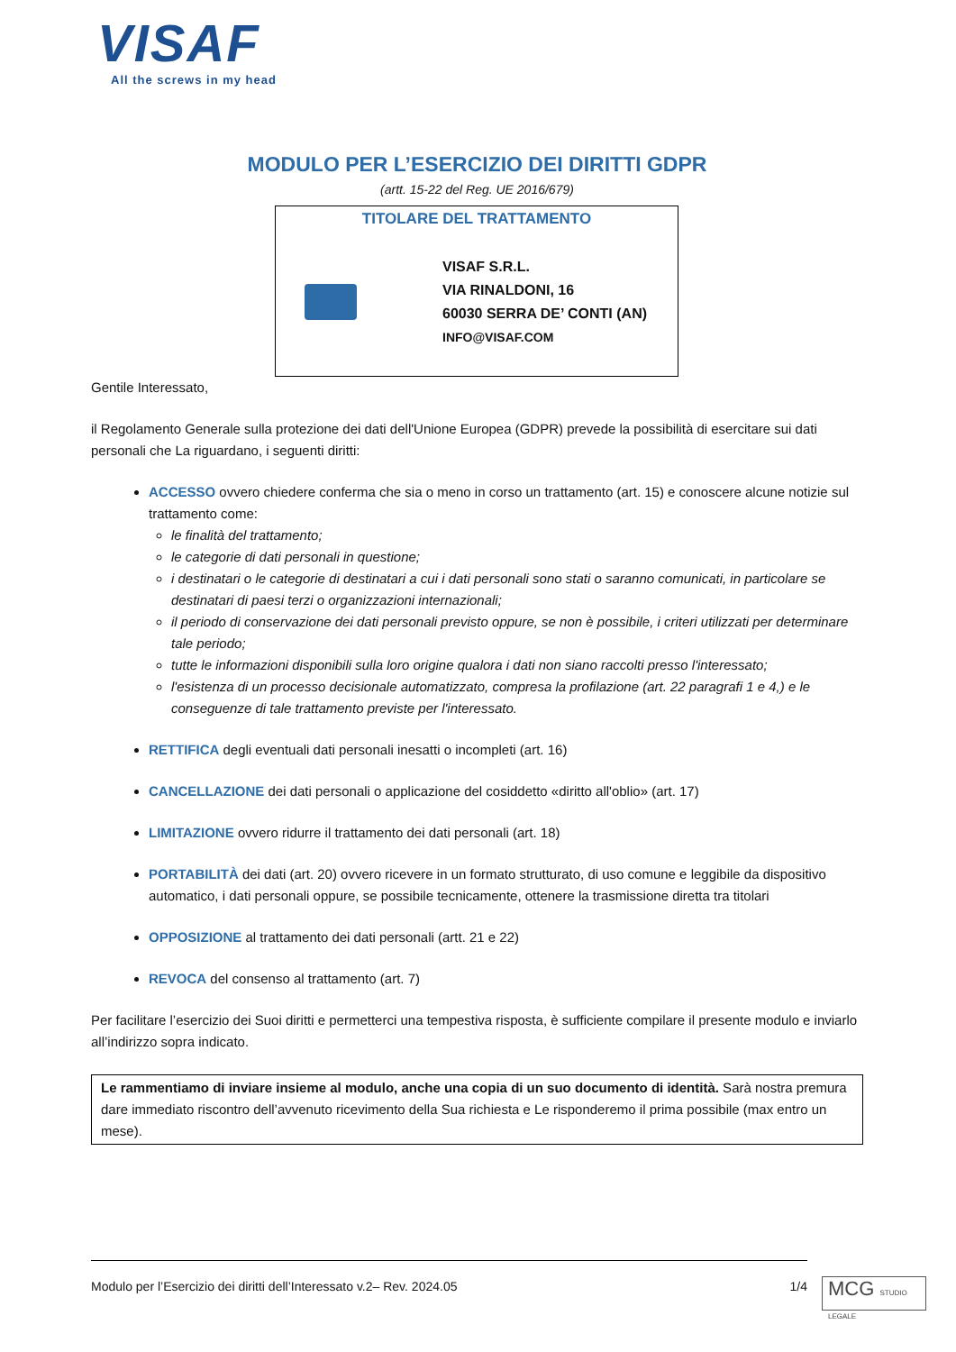VISAF
All the screws in my head
MODULO PER L’ESERCIZIO DEI DIRITTI GDPR
(artt. 15-22 del Reg. UE 2016/679)
TITOLARE DEL TRATTAMENTO
VISAF S.R.L.
VIA RINALDONI, 16
60030 SERRA DE’ CONTI (AN)
INFO@VISAF.COM
Gentile Interessato,
il Regolamento Generale sulla protezione dei dati dell'Unione Europea (GDPR) prevede la possibilità di esercitare sui dati personali che La riguardano, i seguenti diritti:
ACCESSO ovvero chiedere conferma che sia o meno in corso un trattamento (art. 15) e conoscere alcune notizie sul trattamento come:
le finalità del trattamento;
le categorie di dati personali in questione;
i destinatari o le categorie di destinatari a cui i dati personali sono stati o saranno comunicati, in particolare se destinatari di paesi terzi o organizzazioni internazionali;
il periodo di conservazione dei dati personali previsto oppure, se non è possibile, i criteri utilizzati per determinare tale periodo;
tutte le informazioni disponibili sulla loro origine qualora i dati non siano raccolti presso l'interessato;
l'esistenza di un processo decisionale automatizzato, compresa la profilazione (art. 22 paragrafi 1 e 4,) e le conseguenze di tale trattamento previste per l'interessato.
RETTIFICA degli eventuali dati personali inesatti o incompleti (art. 16)
CANCELLAZIONE dei dati personali o applicazione del cosiddetto «diritto all'oblio» (art. 17)
LIMITAZIONE ovvero ridurre il trattamento dei dati personali (art. 18)
PORTABILITÀ dei dati (art. 20) ovvero ricevere in un formato strutturato, di uso comune e leggibile da dispositivo automatico, i dati personali oppure, se possibile tecnicamente, ottenere la trasmissione diretta tra titolari
OPPOSIZIONE al trattamento dei dati personali (artt. 21 e 22)
REVOCA del consenso al trattamento (art. 7)
Per facilitare l’esercizio dei Suoi diritti e permetterci una tempestiva risposta, è sufficiente compilare il presente modulo e inviarlo all’indirizzo sopra indicato.
Le rammentiamo di inviare insieme al modulo, anche una copia di un suo documento di identità. Sarà nostra premura dare immediato riscontro dell’avvenuto ricevimento della Sua richiesta e Le risponderemo il prima possibile (max entro un mese).
Modulo per l’Esercizio dei diritti dell’Interessato v.2– Rev. 2024.05 1/4
MCG STUDIO LEGALE